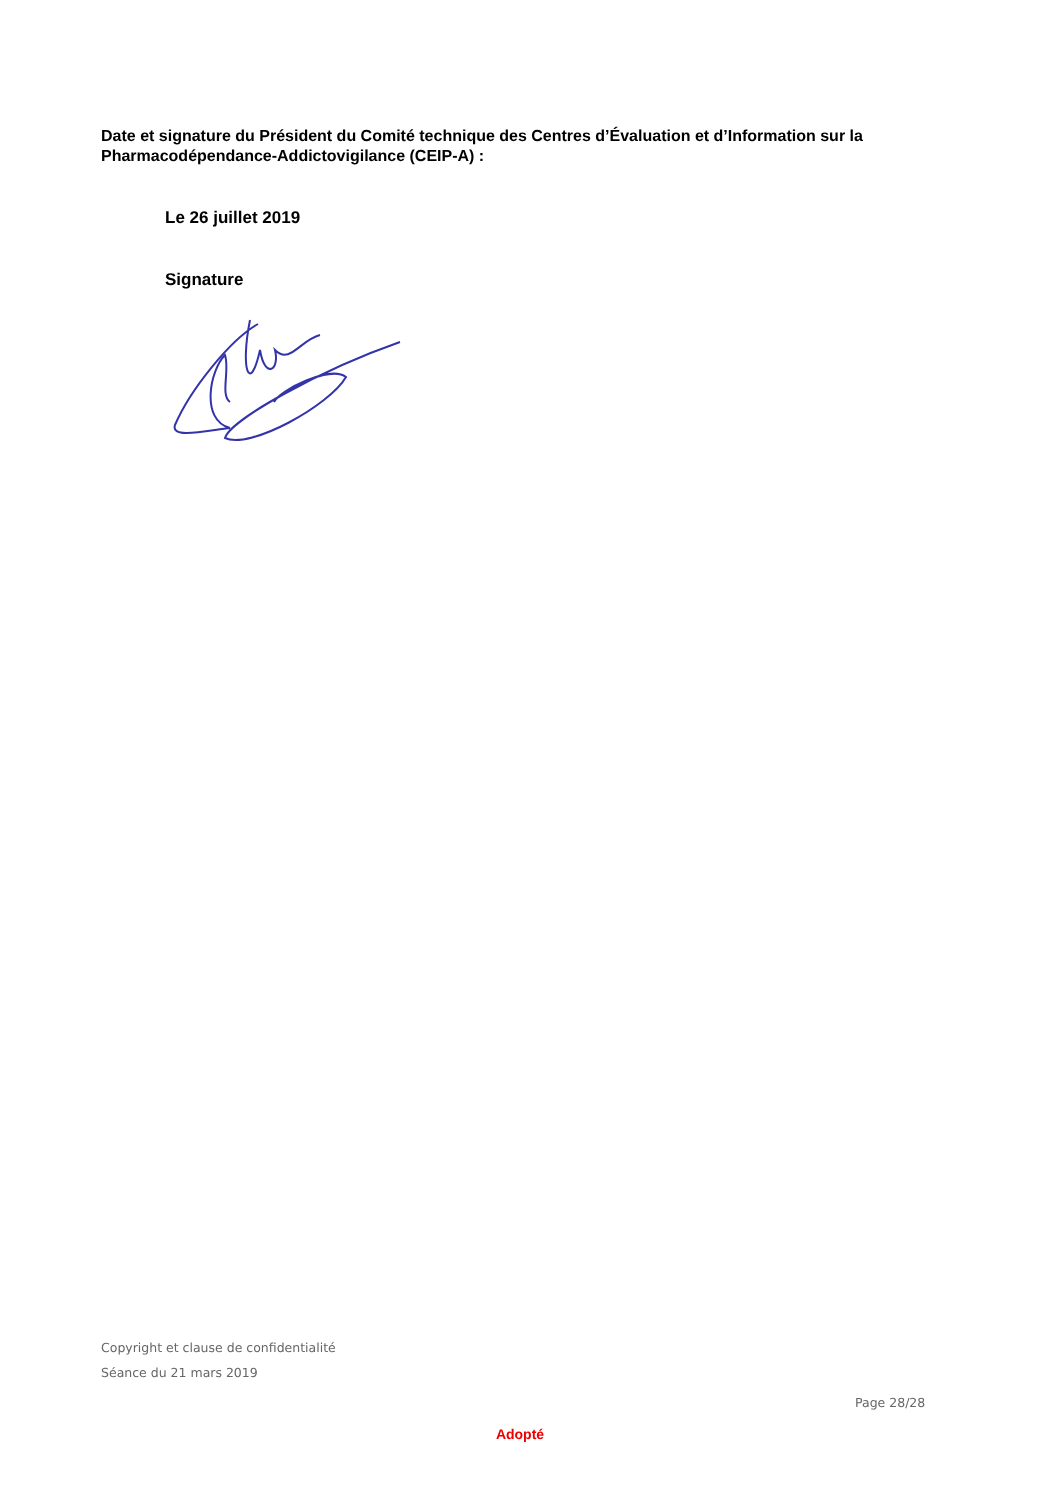Date et signature du Président du Comité technique des Centres d’Évaluation et d’Information sur la Pharmacodépendance-Addictovigilance (CEIP-A) :
Le 26 juillet 2019
Signature
Copyright et clause de confidentialité
Séance du 21 mars 2019
Page 28/28
Adopté